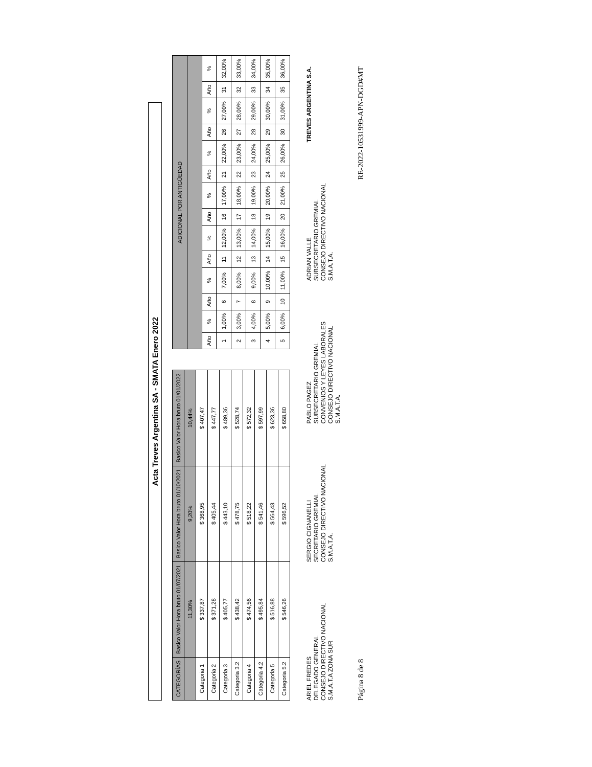Acta Treves Argentina SA - SMATA Enero 2022
| CATEGORÍAS | Basico Valor Hora bruto 01/07/2021 | Basico Valor Hora bruto 01/10/2021 | Basico Valor Hora bruto 01/01/2022 |
| --- | --- | --- | --- |
| | 11,30% | 9,20% | 10,44% |
| Categoria 1 | $ 337,87 | $ 368,95 | $ 407,47 |
| Categoria 2 | $ 371,28 | $ 405,44 | $ 447,77 |
| Categoria 3 | $ 405,77 | $ 443,10 | $ 489,36 |
| Categoria 3.2 | $ 438,42 | $ 478,75 | $ 528,74 |
| Categoria 4 | $ 474,56 | $ 518,22 | $ 572,32 |
| Categoria 4.2 | $ 495,84 | $ 541,46 | $ 597,99 |
| Categoria 5 | $ 516,88 | $ 564,43 | $ 623,36 |
| Categoria 5.2 | $ 546,26 | $ 596,52 | $ 658,80 |
| ADICIONAL POR ANTIGÜEDAD | | | | | | | | | | | | | |
| --- | --- | --- | --- | --- | --- | --- | --- | --- | --- | --- | --- | --- | --- |
| Año | % | Año | % | Año | % | Año | % | Año | % | Año | % | Año | % |
| 1 | 1,00% | 6 | 7,00% | 11 | 12,00% | 16 | 17,00% | 21 | 22,00% | 26 | 27,00% | 31 | 32,00% |
| 2 | 3,00% | 7 | 8,00% | 12 | 13,00% | 17 | 18,00% | 22 | 23,00% | 27 | 28,00% | 32 | 33,00% |
| 3 | 4,00% | 8 | 9,00% | 13 | 14,00% | 18 | 19,00% | 23 | 24,00% | 28 | 29,00% | 33 | 34,00% |
| 4 | 5,00% | 9 | 10,00% | 14 | 15,00% | 19 | 20,00% | 24 | 25,00% | 29 | 30,00% | 34 | 35,00% |
| 5 | 6,00% | 10 | 11,00% | 15 | 16,00% | 20 | 21,00% | 25 | 26,00% | 30 | 31,00% | 35 | 36,00% |
ARIEL FREDES
DELEGADO GENERAL
CONSEJO DIRECTIVO NACIONAL
S.M.A.T.A ZONA SUR
SERGIO CIGNANELLI
SECRETARIO GREMIAL
CONSEJO DIRECTIVO NACIONAL
S.M.A.T.A.
PABLO PAGEZ
SUBSECRETARIO GREMIAL
CONVENIOS Y LEYES LABORALES
CONSEJO DIRECTIVO NACIONAL
S.M.A.T.A.
ADRIAN VALLE
SUBSECRETARIO GREMIAL
CONSEJO DIRECTIVO NACIONAL
S.M.A.T.A.
TREVES ARGENTINA S.A.
Página 8 de 8 RE-2022-10531999-APN-DGD#MT